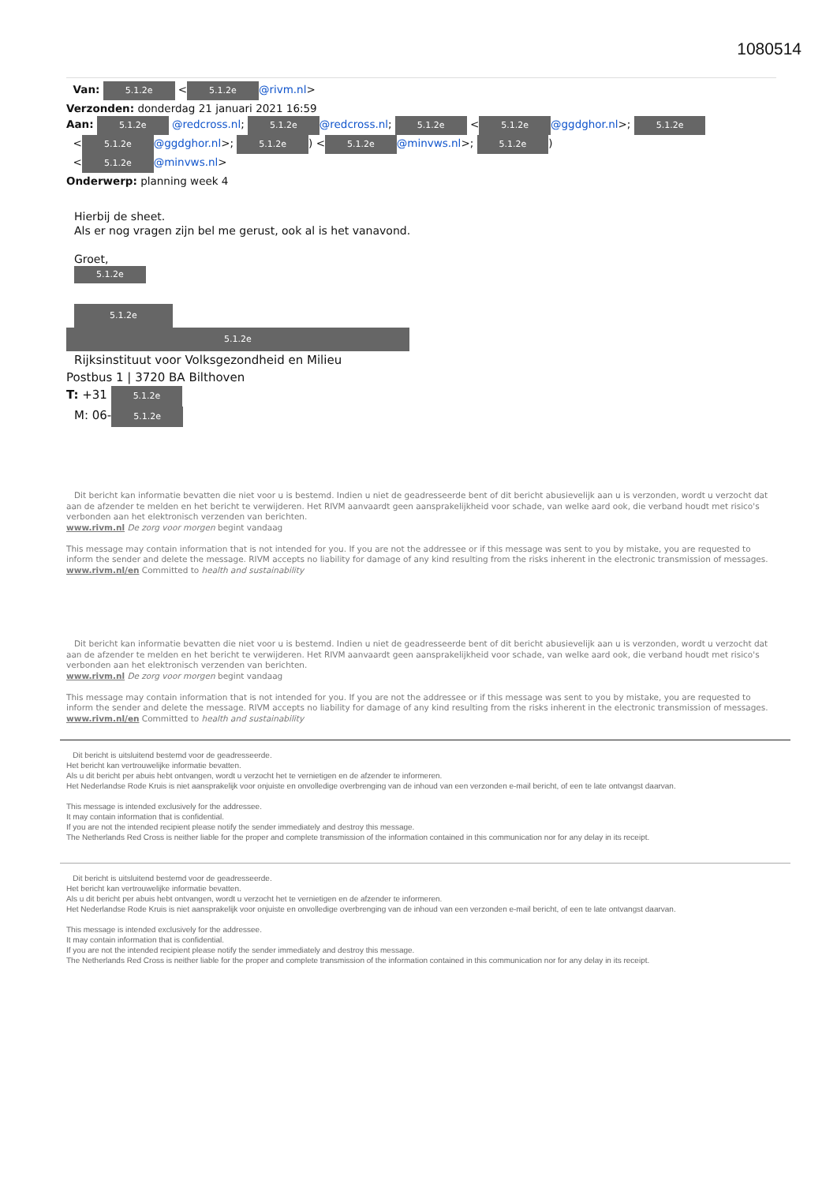1080514
Van: 5.1.2e < 5.1.2e @rivm.nl>
Verzonden: donderdag 21 januari 2021 16:59
Aan: 5.1.2e @redcross.nl; 5.1.2e @redcross.nl; 5.1.2e < 5.1.2e @ggdghor.nl>; 5.1.2e
< 5.1.2e @ggdghor.nl>; 5.1.2e) < 5.1.2e @minvws.nl>; 5.1.2e)
< 5.1.2e @minvws.nl>
Onderwerp: planning week 4
Hierbij de sheet.
Als er nog vragen zijn bel me gerust, ook al is het vanavond.
Groet,
5.1.2e
5.1.2e
5.1.2e
Rijksinstituut voor Volksgezondheid en Milieu
Postbus 1 | 3720 BA Bilthoven
T: +31 5.1.2e
M: 06- 5.1.2e
Dit bericht kan informatie bevatten die niet voor u is bestemd. Indien u niet de geadresseerde bent of dit bericht abusievelijk aan u is verzonden, wordt u verzocht dat aan de afzender te melden en het bericht te verwijderen. Het RIVM aanvaardt geen aansprakelijkheid voor schade, van welke aard ook, die verband houdt met risico's verbonden aan het elektronisch verzenden van berichten.
www.rivm.nl De zorg voor morgen begint vandaag
This message may contain information that is not intended for you. If you are not the addressee or if this message was sent to you by mistake, you are requested to inform the sender and delete the message. RIVM accepts no liability for damage of any kind resulting from the risks inherent in the electronic transmission of messages.
www.rivm.nl/en Committed to health and sustainability
Dit bericht kan informatie bevatten die niet voor u is bestemd. Indien u niet de geadresseerde bent of dit bericht abusievelijk aan u is verzonden, wordt u verzocht dat aan de afzender te melden en het bericht te verwijderen. Het RIVM aanvaardt geen aansprakelijkheid voor schade, van welke aard ook, die verband houdt met risico's verbonden aan het elektronisch verzenden van berichten.
www.rivm.nl De zorg voor morgen begint vandaag
This message may contain information that is not intended for you. If you are not the addressee or if this message was sent to you by mistake, you are requested to inform the sender and delete the message. RIVM accepts no liability for damage of any kind resulting from the risks inherent in the electronic transmission of messages.
www.rivm.nl/en Committed to health and sustainability
Dit bericht is uitsluitend bestemd voor de geadresseerde.
Het bericht kan vertrouwelijke informatie bevatten.
Als u dit bericht per abuis hebt ontvangen, wordt u verzocht het te vernietigen en de afzender te informeren.
Het Nederlandse Rode Kruis is niet aansprakelijk voor onjuiste en onvolledige overbrenging van de inhoud van een verzonden e-mail bericht, of een te late ontvangst daarvan.
This message is intended exclusively for the addressee.
It may contain information that is confidential.
If you are not the intended recipient please notify the sender immediately and destroy this message.
The Netherlands Red Cross is neither liable for the proper and complete transmission of the information contained in this communication nor for any delay in its receipt.
Dit bericht is uitsluitend bestemd voor de geadresseerde.
Het bericht kan vertrouwelijke informatie bevatten.
Als u dit bericht per abuis hebt ontvangen, wordt u verzocht het te vernietigen en de afzender te informeren.
Het Nederlandse Rode Kruis is niet aansprakelijk voor onjuiste en onvolledige overbrenging van de inhoud van een verzonden e-mail bericht, of een te late ontvangst daarvan.
This message is intended exclusively for the addressee.
It may contain information that is confidential.
If you are not the intended recipient please notify the sender immediately and destroy this message.
The Netherlands Red Cross is neither liable for the proper and complete transmission of the information contained in this communication nor for any delay in its receipt.